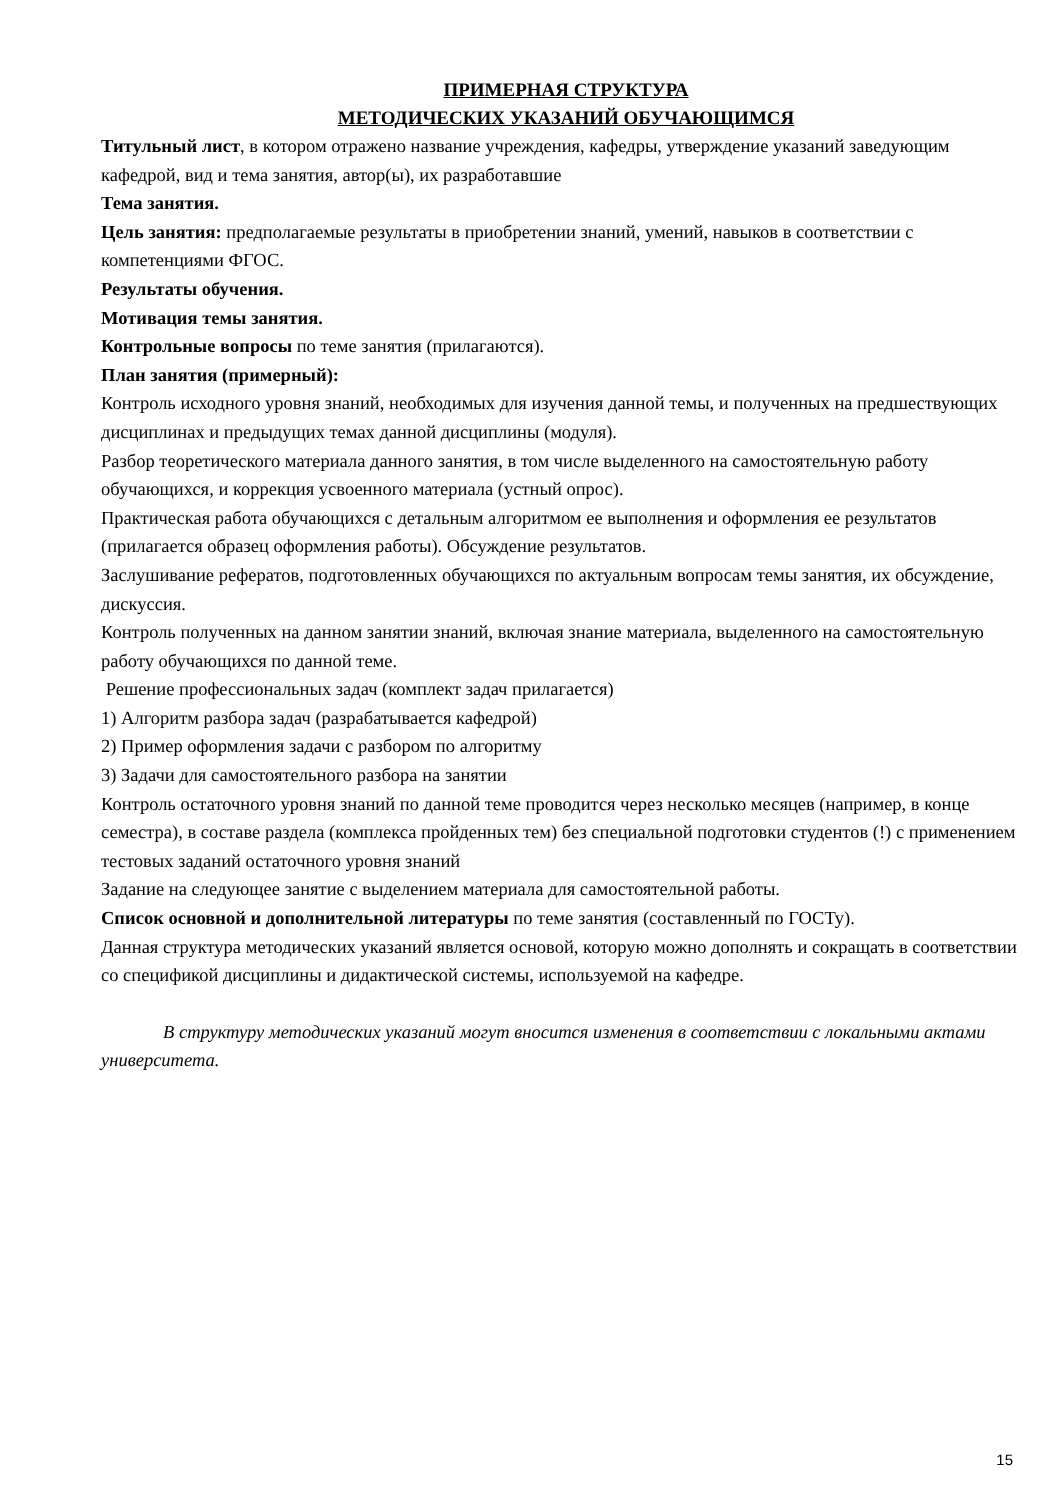ПРИМЕРНАЯ СТРУКТУРА
МЕТОДИЧЕСКИХ УКАЗАНИЙ ОБУЧАЮЩИМСЯ
Титульный лист, в котором отражено название учреждения, кафедры, утверждение указаний заведующим кафедрой, вид и тема занятия, автор(ы), их разработавшие
Тема занятия.
Цель занятия: предполагаемые результаты в приобретении знаний, умений, навыков в соответствии с компетенциями ФГОС.
Результаты обучения.
Мотивация темы занятия.
Контрольные вопросы по теме занятия (прилагаются).
План занятия (примерный):
Контроль исходного уровня знаний, необходимых для изучения данной темы, и полученных на предшествующих дисциплинах и предыдущих темах данной дисциплины (модуля).
Разбор теоретического материала данного занятия, в том числе выделенного на самостоятельную работу обучающихся, и коррекция усвоенного материала (устный опрос).
Практическая работа обучающихся с детальным алгоритмом ее выполнения и оформления ее результатов (прилагается образец оформления работы). Обсуждение результатов.
Заслушивание рефератов, подготовленных обучающихся по актуальным вопросам темы занятия, их обсуждение, дискуссия.
Контроль полученных на данном занятии знаний, включая знание материала, выделенного на самостоятельную работу обучающихся по данной теме.
Решение профессиональных задач (комплект задач прилагается)
1) Алгоритм разбора задач (разрабатывается кафедрой)
2) Пример оформления задачи с разбором по алгоритму
3) Задачи для самостоятельного разбора на занятии
Контроль остаточного уровня знаний по данной теме проводится через несколько месяцев (например, в конце семестра), в составе раздела (комплекса пройденных тем) без специальной подготовки студентов (!) с применением тестовых заданий остаточного уровня знаний
Задание на следующее занятие с выделением материала для самостоятельной работы.
Список основной и дополнительной литературы по теме занятия (составленный по ГОСТу).
Данная структура методических указаний является основой, которую можно дополнять и сокращать в соответствии со спецификой дисциплины и дидактической системы, используемой на кафедре.
В структуру методических указаний могут вносится изменения в соответствии с локальными актами университета.
15